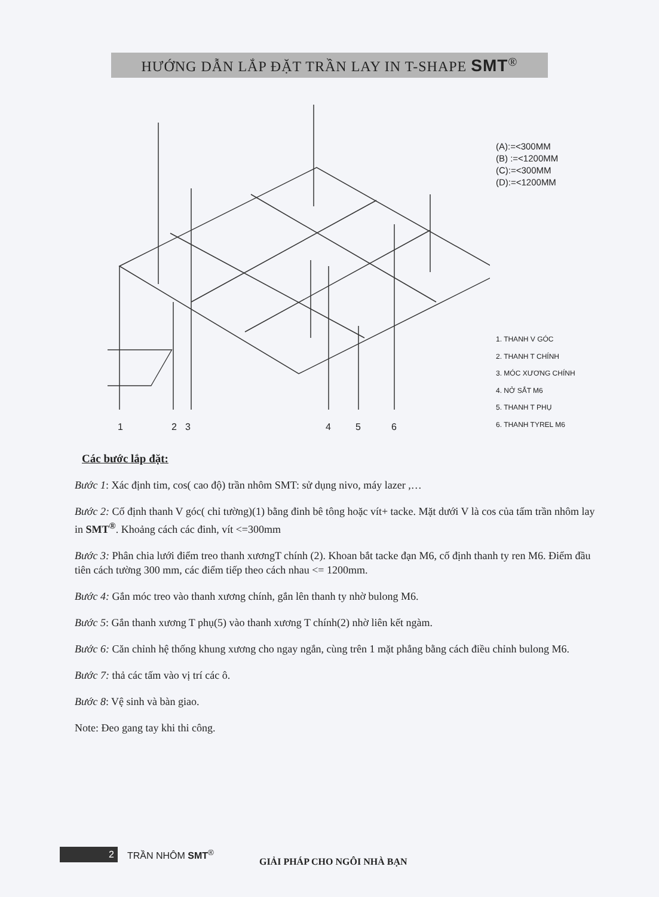HƯỚNG DẪN LẮP ĐẶT TRẦN LAY IN T-SHAPE SMT<sup>®</sup>
(A):=<300MM
(B) :=<1200MM
(C):=<300MM
(D):=<1200MM
1. THANH V GÓC
2. THANH T CHÍNH
3. MÓC XƯƠNG CHÍNH
4. NỞ SẮT M6
5. THANH T PHỤ
6. THANH TYREL M6
1 2 3 4 5 6
Các bước lắp đặt:
Bước 1: Xác định tim, cos( cao độ) trần nhôm SMT: sử dụng nivo, máy lazer ,…
Bước 2: Cố định thanh V góc( chỉ tường)(1) bằng đinh bê tông hoặc vít+ tacke. Mặt dưới V là cos của tấm trần nhôm lay in SMT<sup>®</sup>. Khoảng cách các đinh, vít <=300mm
Bước 3: Phân chia lưới điểm treo thanh xươngT chính (2). Khoan bắt tacke đạn M6, cố định thanh ty ren M6. Điểm đầu tiên cách tường 300 mm, các điểm tiếp theo cách nhau <= 1200mm.
Bước 4: Gắn móc treo vào thanh xương chính, gắn lên thanh ty nhờ bulong M6.
Bước 5: Gắn thanh xương T phụ(5) vào thanh xương T chính(2) nhờ liên kết ngàm.
Bước 6: Căn chỉnh hệ thống khung xương cho ngay ngắn, cùng trên 1 mặt phẳng bằng cách điều chỉnh bulong M6.
Bước 7: thả các tấm vào vị trí các ô.
Bước 8: Vệ sinh và bàn giao.
Note: Đeo gang tay khi thi công.
2 TRẦN NHÔM SMT<sup>®</sup> GIẢI PHÁP CHO NGÔI NHÀ BẠN